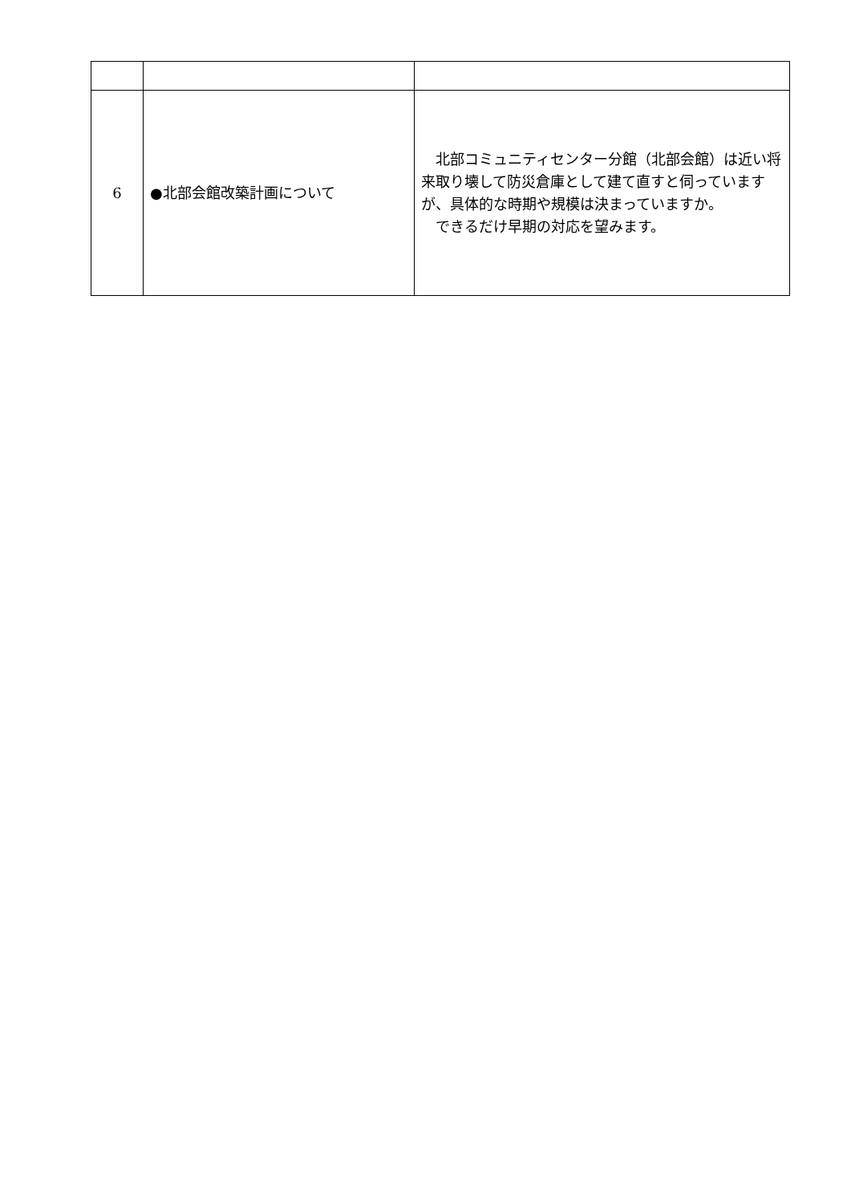| 6 | ●北部会館改築計画について | 北部コミュニティセンター分館（北部会館）は近い将来取り壊して防災倉庫として建て直すと伺っていますが、具体的な時期や規模は決まっていますか。 できるだけ早期の対応を望みます。 |